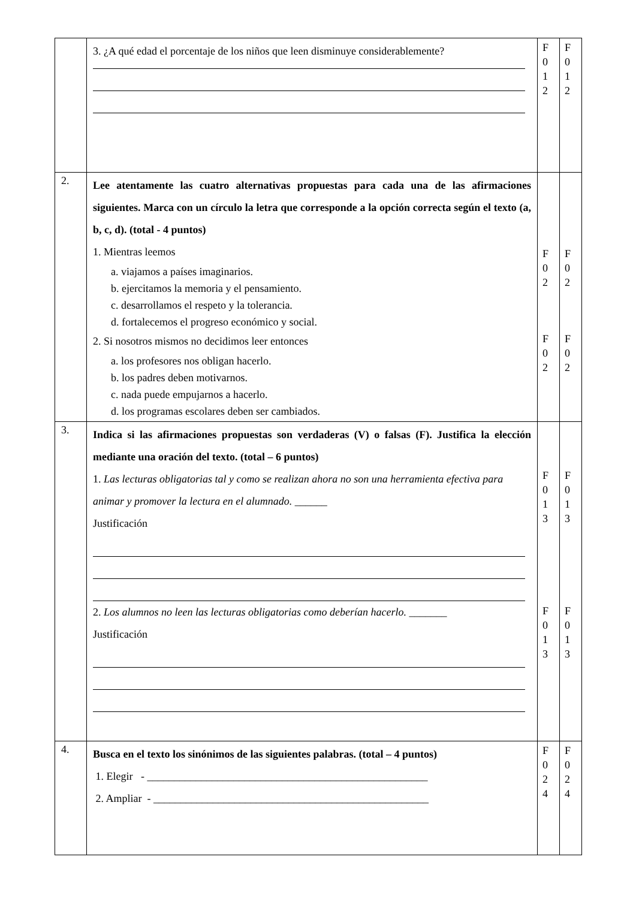| | 3. ¿A qué edad el porcentaje de los niños que leen disminuye considerablemente? | F 0 1 2 | F 0 1 2 |
| 2. | Lee atentamente las cuatro alternativas propuestas para cada una de las afirmaciones siguientes. Marca con un círculo la letra que corresponde a la opción correcta según el texto (a, b, c, d). (total - 4 puntos) 1. Mientras leemos a. viajamos a países imaginarios. b. ejercitamos la memoria y el pensamiento. c. desarrollamos el respeto y la tolerancia. d. fortalecemos el progreso económico y social. 2. Si nosotros mismos no decidimos leer entonces a. los profesores nos obligan hacerlo. b. los padres deben motivarnos. c. nada puede empujarnos a hacerlo. d. los programas escolares deben ser cambiados. | F 0 2 F 0 2 | F 0 2 F 0 2 |
| 3. | Indica si las afirmaciones propuestas son verdaderas (V) o falsas (F). Justifica la elección mediante una oración del texto. (total – 6 puntos) 1. Las lecturas obligatorias tal y como se realizan ahora no son una herramienta efectiva para animar y promover la lectura en el alumnado. ______ Justificación 2. Los alumnos no leen las lecturas obligatorias como deberían hacerlo. _______ Justificación | F 0 1 3 F 0 1 3 | F 0 1 3 F 0 1 3 |
| 4. | Busca en el texto los sinónimos de las siguientes palabras. (total – 4 puntos) 1. Elegir - ____________________________________________________ 2. Ampliar - ___________________________________________________ | F 0 2 4 | F 0 2 4 |